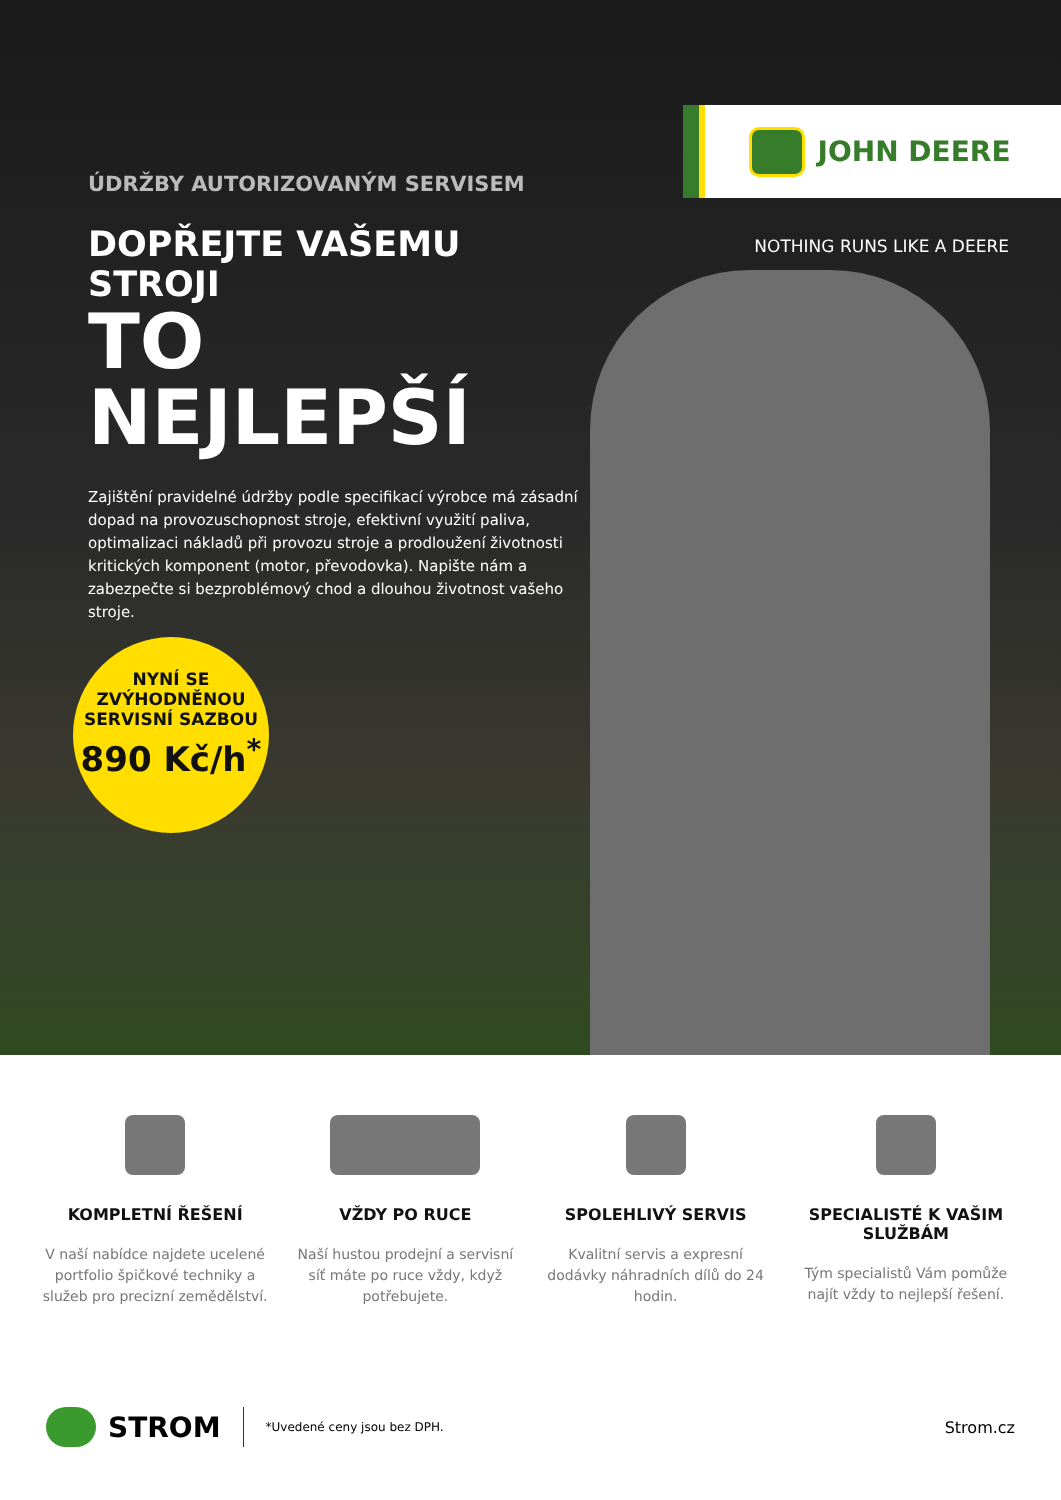JOHN DEERE
NOTHING RUNS LIKE A DEERE
ÚDRŽBY AUTORIZOVANÝM SERVISEM
DOPŘEJTE VAŠEMU STROJI
TO NEJLEPŠÍ
Zajištění pravidelné údržby podle specifikací výrobce má zásadní dopad na provozuschopnost stroje, efektivní využití paliva, optimalizaci nákladů při provozu stroje a prodloužení životnosti kritických komponent (motor, převodovka). Napište nám a zabezpečte si bezproblémový chod a dlouhou životnost vašeho stroje.
NYNÍ SE
ZVÝHODNĚNOU
SERVISNÍ SAZBOU
890 Kč/h<sup>*</sup>
KOMPLETNÍ ŘEŠENÍ
V naší nabídce najdete ucelené portfolio špičkové techniky a služeb pro precizní zemědělství.
VŽDY PO RUCE
Naší hustou prodejní a servisní síť máte po ruce vždy, když potřebujete.
SPOLEHLIVÝ SERVIS
Kvalitní servis a expresní dodávky náhradních dílů do 24 hodin.
SPECIALISTÉ K VAŠIM SLUŽBÁM
Tým specialistů Vám pomůže najít vždy to nejlepší řešení.
STROM
*Uvedené ceny jsou bez DPH.
Strom.cz